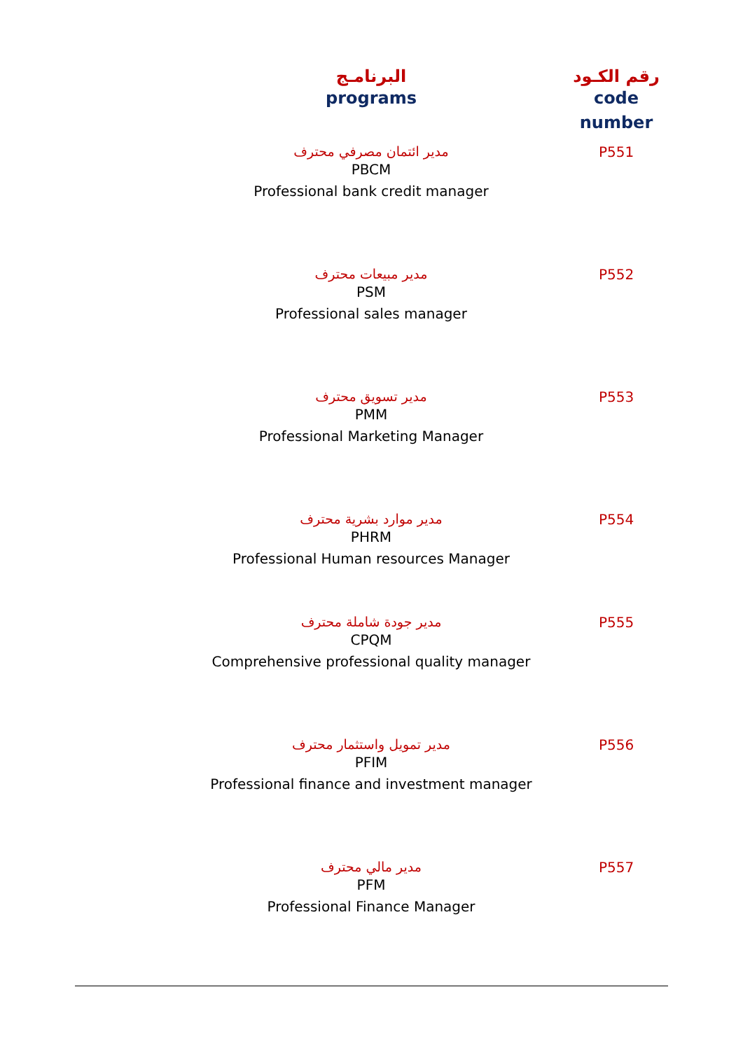| رقم الكـود code number | البرنامـج programs |
| --- | --- |
| P551 | مدير ائتمان مصرفي محترف PBCM Professional bank credit manager |
| P552 | مدير مبيعات محترف PSM Professional sales manager |
| P553 | مدير تسويق محترف PMM Professional Marketing Manager |
| P554 | مدير موارد بشرية محترف PHRM Professional Human resources Manager |
| P555 | مدير جودة شاملة محترف CPQM Comprehensive professional quality manager |
| P556 | مدير تمويل واستثمار محترف PFIM Professional finance and investment manager |
| P557 | مدير مالي محترف PFM Professional Finance Manager |